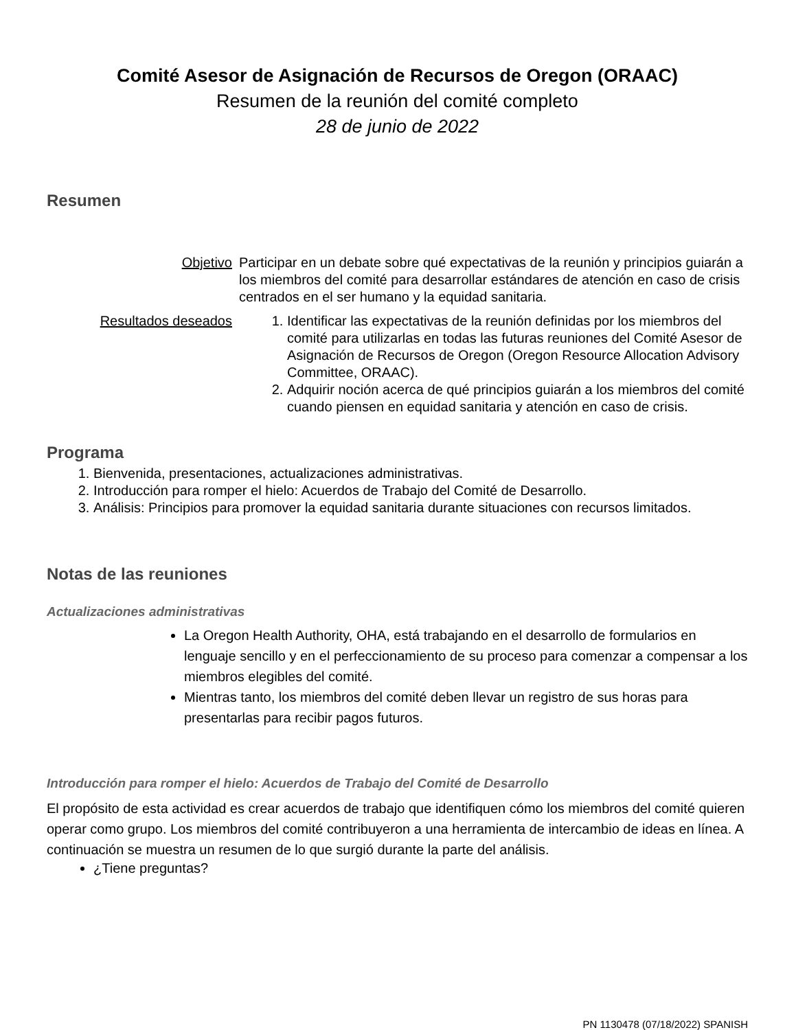Comité Asesor de Asignación de Recursos de Oregon (ORAAC)
Resumen de la reunión del comité completo
28 de junio de 2022
Resumen
| Objetivo | Participar en un debate sobre qué expectativas de la reunión y principios guiarán a los miembros del comité para desarrollar estándares de atención en caso de crisis centrados en el ser humano y la equidad sanitaria. |
| Resultados deseados | 1. Identificar las expectativas de la reunión definidas por los miembros del comité para utilizarlas en todas las futuras reuniones del Comité Asesor de Asignación de Recursos de Oregon (Oregon Resource Allocation Advisory Committee, ORAAC). 2. Adquirir noción acerca de qué principios guiarán a los miembros del comité cuando piensen en equidad sanitaria y atención en caso de crisis. |
Programa
1. Bienvenida, presentaciones, actualizaciones administrativas.
2. Introducción para romper el hielo: Acuerdos de Trabajo del Comité de Desarrollo.
3. Análisis: Principios para promover la equidad sanitaria durante situaciones con recursos limitados.
Notas de las reuniones
Actualizaciones administrativas
La Oregon Health Authority, OHA, está trabajando en el desarrollo de formularios en lenguaje sencillo y en el perfeccionamiento de su proceso para comenzar a compensar a los miembros elegibles del comité.
Mientras tanto, los miembros del comité deben llevar un registro de sus horas para presentarlas para recibir pagos futuros.
Introducción para romper el hielo: Acuerdos de Trabajo del Comité de Desarrollo
El propósito de esta actividad es crear acuerdos de trabajo que identifiquen cómo los miembros del comité quieren operar como grupo. Los miembros del comité contribuyeron a una herramienta de intercambio de ideas en línea. A continuación se muestra un resumen de lo que surgió durante la parte del análisis.
¿Tiene preguntas?
PN 1130478 (07/18/2022) SPANISH